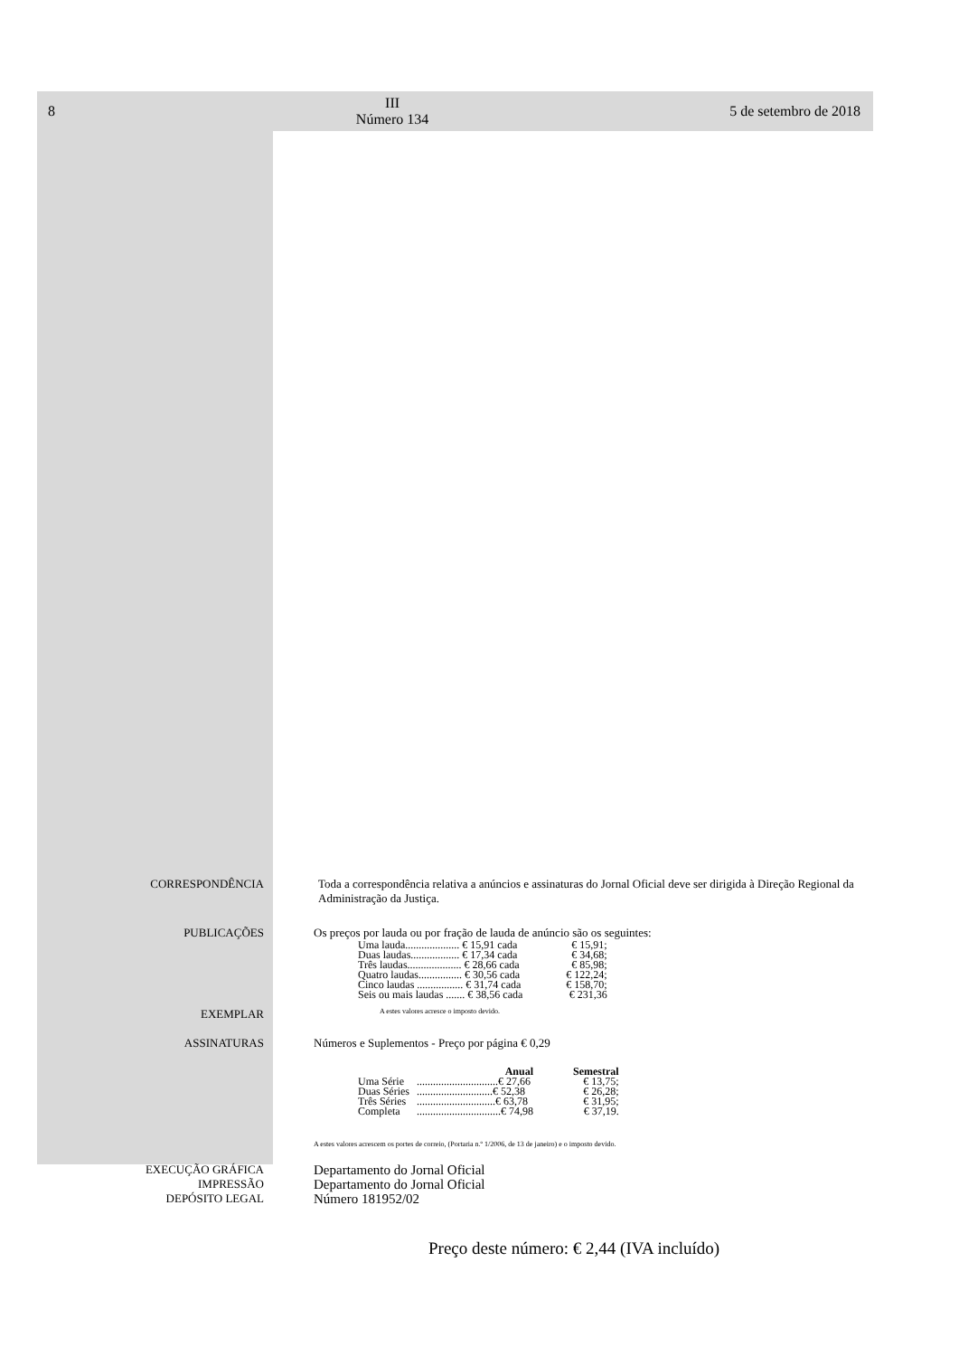8 III
Número 134 5 de setembro de 2018
CORRESPONDÊNCIA Toda a correspondência relativa a anúncios e assinaturas do Jornal Oficial deve ser dirigida à Direção Regional da Administração da Justiça.
PUBLICAÇÕES Os preços por lauda ou por fração de lauda de anúncio são os seguintes:
| Uma lauda.................... € 15,91 cada | € 15,91; |
| Duas laudas.................. € 17,34 cada | € 34,68; |
| Três laudas.................... € 28,66 cada | € 85,98; |
| Quatro laudas................ € 30,56 cada | € 122,24; |
| Cinco laudas ................. € 31,74 cada | € 158,70; |
| Seis ou mais laudas ....... € 38,56 cada | € 231,36 |
EXEMPLAR
A estes valores acresce o imposto devido.
ASSINATURAS Números e Suplementos - Preço por página € 0,29
| | Anual | Semestral |
| --- | --- | --- |
| Uma Série | ..............................€ 27,66 | € 13,75; |
| Duas Séries | ............................€ 52,38 | € 26,28; |
| Três Séries | .............................€ 63,78 | € 31,95; |
| Completa | ...............................€ 74,98 | € 37,19. |
A estes valores acrescem os portes de correio, (Portaria n.º 1/2006, de 13 de janeiro) e o imposto devido.
EXECUÇÃO GRÁFICA
IMPRESSÃO
DEPÓSITO LEGAL
Departamento do Jornal Oficial
Departamento do Jornal Oficial
Número 181952/02
Preço deste número: € 2,44 (IVA incluído)